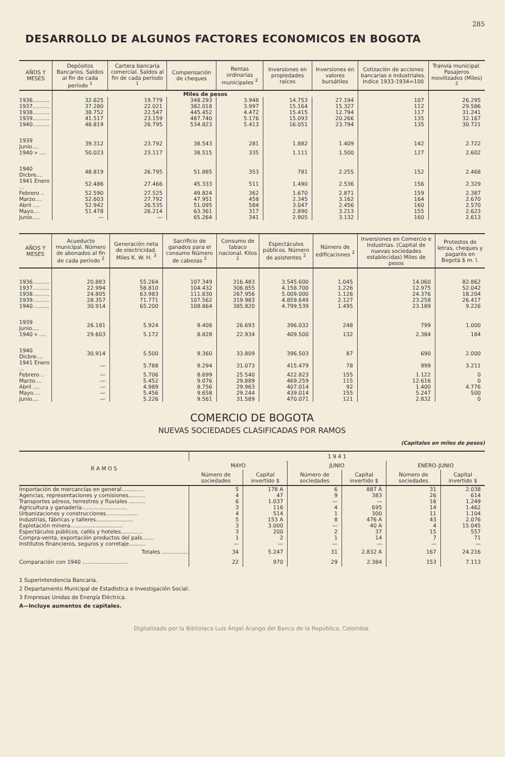285
DESARROLLO DE ALGUNOS FACTORES ECONOMICOS EN BOGOTA
| AÑOS Y MESES | Depósitos Bancarios. Saldos al fin de cada período <sup>1</sup> | Cartera bancaria comercial. Saldos al fin de cada período <sup>1</sup> | Compensación de cheques | Rentas ordinarias municipales <sup>2</sup> | Inversiones en propiedades raíces | Inversiones en valores bursátiles | Cotización de acciones bancarias e industriales. Indice 1933-1934=100 | Tranvía municipal. Pasajeros movilizados (Miles) <sup>2</sup> |
| --- | --- | --- | --- | --- | --- | --- | --- | --- |
| | Miles de pesos | | | | | | | |
| 1936.......... | 32.625 | 19.779 | 348.293 | 3.948 | 14.753 | 27.194 | 107 | 26.295 |
| 1937.......... | 37.280 | 22.021 | 382.018 | 3.997 | 15.164 | 15.327 | 112 | 29.586 |
| 1938.......... | 38.752 | 22.547 | 445.452 | 4.472 | 15.415 | 12.794 | 117 | 31.241 |
| 1939.......... | 41.517 | 23.159 | 487.740 | 5.176 | 15.093 | 20.266 | 135 | 32.167 |
| 1940.......... | 48.819 | 26.795 | 534.823 | 5.413 | 16.051 | 23.794 | 135 | 30.721 |
| 1939 Junio.... | 39.312 | 23.792 | 38.543 | 281 | 1.882 | 1.409 | 142 | 2.722 |
| 1940 » .... | 50.023 | 23.117 | 38.515 | 335 | 1.111 | 1.500 | 127 | 2.602 |
| 1940 Dicbre.... | 48.819 | 26.795 | 51.885 | 353 | 781 | 2.255 | 152 | 2.468 |
| 1941 Enero ... | 52.486 | 27.466 | 45.333 | 511 | 1.490 | 2.536 | 156 | 2.329 |
| Febrero .. | 52.590 | 27.525 | 49.824 | 362 | 1.670 | 2.871 | 159 | 2.387 |
| Marzo.... | 52.603 | 27.792 | 47.951 | 458 | 2.345 | 3.162 | 164 | 2.670 |
| Abril .... | 52.942 | 26.535 | 51.095 | 584 | 3.047 | 2.456 | 160 | 2.570 |
| Mayo.... | 51.478 | 26.214 | 63.361 | 317 | 2.890 | 3.213 | 155 | 2.623 |
| Junio..... | — | — | 65.264 | 341 | 2.905 | 3.132 | 160 | 2.613 |
| AÑOS Y MESES | Acueducto municipal. Número de abonados al fin de cada período <sup>2</sup> | Generación neta de electricidad. Miles K. W. H. <sup>3</sup> | Sacrificio de ganados para el consumo Número de cabezas <sup>2</sup> | Consumo de tabaco nacional. Kilos <sup>2</sup> | Espectáculos públicos. Número de asistentes <sup>2</sup> | Número de edificaciones <sup>2</sup> | Inversiones en Comercio e Industrias. (Capital de nuevas sociedades establecidas) Miles de pesos | Protestos de letras, cheques y pagarés en Bogotá $ m. l. |
| --- | --- | --- | --- | --- | --- | --- | --- | --- |
| 1936.......... | 20.883 | 55.264 | 107.349 | 316.483 | 3.545.600 | 1.045 | 14.060 | 82.862 |
| 1937.......... | 22.994 | 58.810 | 104.432 | 306.855 | 4.158.700 | 1.226 | 12.975 | 52.042 |
| 1938.......... | 24.805 | 63.983 | 111.830 | 267.956 | 5.009.000 | 1.126 | 24.376 | 18.204 |
| 1939.......... | 28.357 | 71.771 | 107.562 | 319.983 | 4.859.649 | 2.127 | 23.258 | 26.417 |
| 1940.......... | 30.914 | 65.200 | 108.864 | 385.820 | 4.799.539 | 1.495 | 23.189 | 9.226 |
| 1939 Junio.... | 26.181 | 5.924 | 9.408 | 26.693 | 396.032 | 248 | 799 | 1.000 |
| 1940 » .... | 29.603 | 5.172 | 8.828 | 22.934 | 409.500 | 132 | 2.384 | 184 |
| 1940 Dicbre.... | 30.914 | 5.500 | 9.360 | 33.809 | 396.503 | 87 | 690 | 2.000 |
| 1941 Enero ... | — | 5.788 | 9.294 | 31.073 | 415.479 | 78 | 999 | 3.211 |
| Febrero .. | — | 5.706 | 8.699 | 25.540 | 422.823 | 155 | 1.122 | 0 |
| Marzo.... | — | 5.452 | 9.076 | 29.889 | 469.259 | 115 | 12.616 | 0 |
| Abril .... | — | 4.989 | 8.756 | 29.963 | 407.014 | 92 | 1.400 | 4.776 |
| Mayo.... | — | 5.456 | 9.658 | 29.244 | 439.014 | 155 | 5.247 | 500 |
| Junio.... | — | 5.226 | 9.561 | 31.589 | 470.071 | 121 | 2.832 | 0 |
COMERCIO DE BOGOTA
NUEVAS SOCIEDADES CLASIFICADAS POR RAMOS
(Capitales en miles de pesos)
| R A M O S | 1 9 4 1 | | | | | |
| --- | --- | --- | --- | --- | --- | --- |
| | MAYO | | JUNIO | | ENERO-JUNIO | |
| | Número de sociedades | Capital invertido $ | Número de sociedades | Capital invertido $ | Número de sociedades | Capital invertido $ |
| Importación de mercancías en general............. | 5 | 178 A | 6 | 887 A | 31 | 2.038 |
| Agencias, representaciones y comisiones.......... | 4 | 47 | 9 | 383 | 26 | 614 |
| Transportes aéreos, terrestres y fluviales .......... | 6 | 1.037 | — | — | 16 | 1.249 |
| Agricultura y ganadería........................... | 3 | 116 | 4 | 695 | 14 | 1.462 |
| Urbanizaciones y construcciones................... | 4 | 514 | 1 | 300 | 11 | 1.104 |
| Industrias, fábricas y talleres...................... | 5 | 153 A | 8 | 476 A | 43 | 2.076 |
| Explotación minera............................... | 3 | 3.000 | — | 40 A | 4 | 15.045 |
| Espectáculos públicos, cafés y hoteles............. | 3 | 200 | 2 | 37 | 15 | 557 |
| Compra-venta, exportación productos del país....... | 1 | 2 | 1 | 14 | 7 | 71 |
| Institutos financieros, seguros y corretaje.......... | — | — | — | — | — | — |
| Totales ................ | 34 | 5.247 | 31 | 2.832 A | 167 | 24.216 |
| Comparación con 1940 ........................... | 22 | 970 | 29 | 2.384 | 153 | 7.113 |
1 Superintendencia Bancaria.
2 Departamento Municipal de Estadística e Investigación Social.
3 Empresas Unidas de Energía Eléctrica.
A—Incluye aumentos de capitales.
Digitalizado por la Biblioteca Luis Ángel Arango del Banco de la República, Colombia.